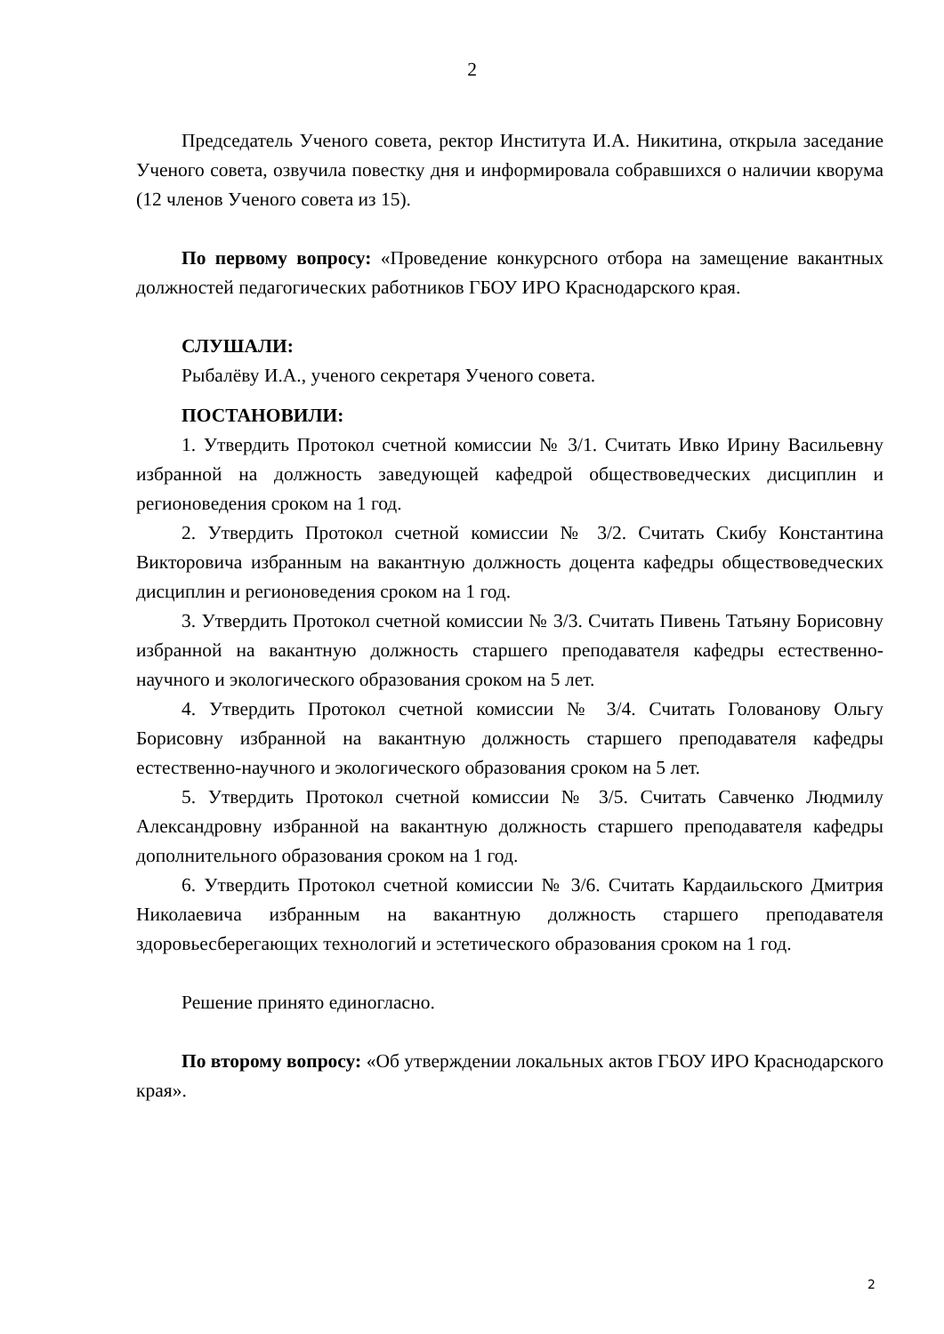2
Председатель Ученого совета, ректор Института И.А. Никитина, открыла заседание Ученого совета, озвучила повестку дня и информировала собравшихся о наличии кворума (12 членов Ученого совета из 15).
По первому вопросу: «Проведение конкурсного отбора на замещение вакантных должностей педагогических работников ГБОУ ИРО Краснодарского края.
СЛУШАЛИ:
Рыбалёву И.А., ученого секретаря Ученого совета.
ПОСТАНОВИЛИ:
1. Утвердить Протокол счетной комиссии № 3/1. Считать Ивко Ирину Васильевну избранной на должность заведующей кафедрой обществоведческих дисциплин и регионоведения сроком на 1 год.
2. Утвердить Протокол счетной комиссии № 3/2. Считать Скибу Константина Викторовича избранным на вакантную должность доцента кафедры обществоведческих дисциплин и регионоведения сроком на 1 год.
3. Утвердить Протокол счетной комиссии № 3/3. Считать Пивень Татьяну Борисовну избранной на вакантную должность старшего преподавателя кафедры естественно-научного и экологического образования сроком на 5 лет.
4. Утвердить Протокол счетной комиссии № 3/4. Считать Голованову Ольгу Борисовну избранной на вакантную должность старшего преподавателя кафедры естественно-научного и экологического образования сроком на 5 лет.
5. Утвердить Протокол счетной комиссии № 3/5. Считать Савченко Людмилу Александровну избранной на вакантную должность старшего преподавателя кафедры дополнительного образования сроком на 1 год.
6. Утвердить Протокол счетной комиссии № 3/6. Считать Кардаильского Дмитрия Николаевича избранным на вакантную должность старшего преподавателя здоровьесберегающих технологий и эстетического образования сроком на 1 год.
Решение принято единогласно.
По второму вопросу: «Об утверждении локальных актов ГБОУ ИРО Краснодарского края».
2